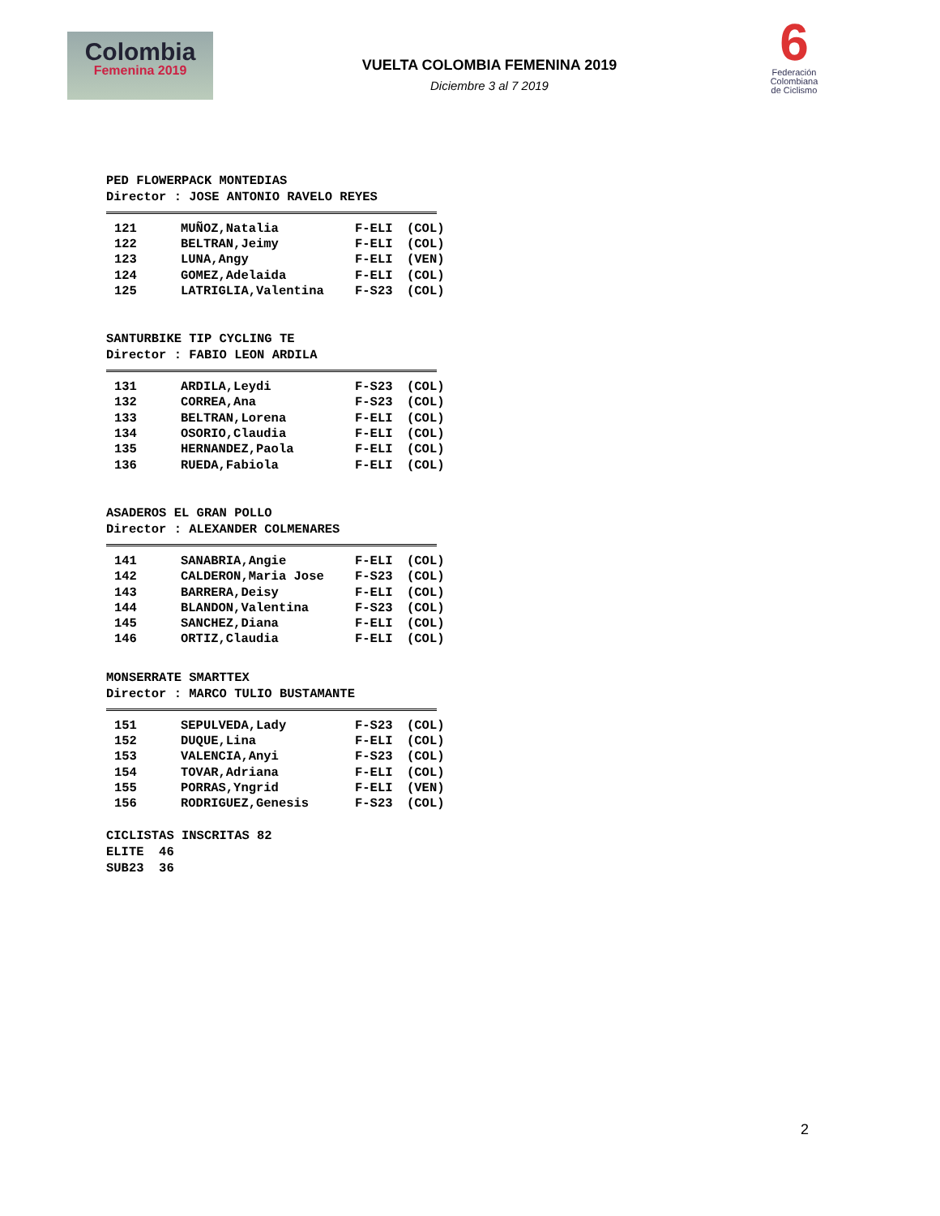Colombia
Femenina 2019
VUELTA COLOMBIA FEMENINA 2019
Diciembre 3 al 7 2019
6
Federación Colombiana de Ciclismo
PED FLOWERPACK MONTEDIAS
Director : JOSE ANTONIO RAVELO REYES
| 121 | MUÑOZ,Natalia | F-ELI | (COL) |
| 122 | BELTRAN,Jeimy | F-ELI | (COL) |
| 123 | LUNA,Angy | F-ELI | (VEN) |
| 124 | GOMEZ,Adelaida | F-ELI | (COL) |
| 125 | LATRIGLIA,Valentina | F-S23 | (COL) |
SANTURBIKE TIP CYCLING TE
Director : FABIO LEON ARDILA
| 131 | ARDILA,Leydi | F-S23 | (COL) |
| 132 | CORREA,Ana | F-S23 | (COL) |
| 133 | BELTRAN,Lorena | F-ELI | (COL) |
| 134 | OSORIO,Claudia | F-ELI | (COL) |
| 135 | HERNANDEZ,Paola | F-ELI | (COL) |
| 136 | RUEDA,Fabiola | F-ELI | (COL) |
ASADEROS EL GRAN POLLO
Director : ALEXANDER COLMENARES
| 141 | SANABRIA,Angie | F-ELI | (COL) |
| 142 | CALDERON,Maria Jose | F-S23 | (COL) |
| 143 | BARRERA,Deisy | F-ELI | (COL) |
| 144 | BLANDON,Valentina | F-S23 | (COL) |
| 145 | SANCHEZ,Diana | F-ELI | (COL) |
| 146 | ORTIZ,Claudia | F-ELI | (COL) |
MONSERRATE SMARTTEX
Director : MARCO TULIO BUSTAMANTE
| 151 | SEPULVEDA,Lady | F-S23 | (COL) |
| 152 | DUQUE,Lina | F-ELI | (COL) |
| 153 | VALENCIA,Anyi | F-S23 | (COL) |
| 154 | TOVAR,Adriana | F-ELI | (COL) |
| 155 | PORRAS,Yngrid | F-ELI | (VEN) |
| 156 | RODRIGUEZ,Genesis | F-S23 | (COL) |
CICLISTAS INSCRITAS 82
ELITE 46
SUB23 36
2